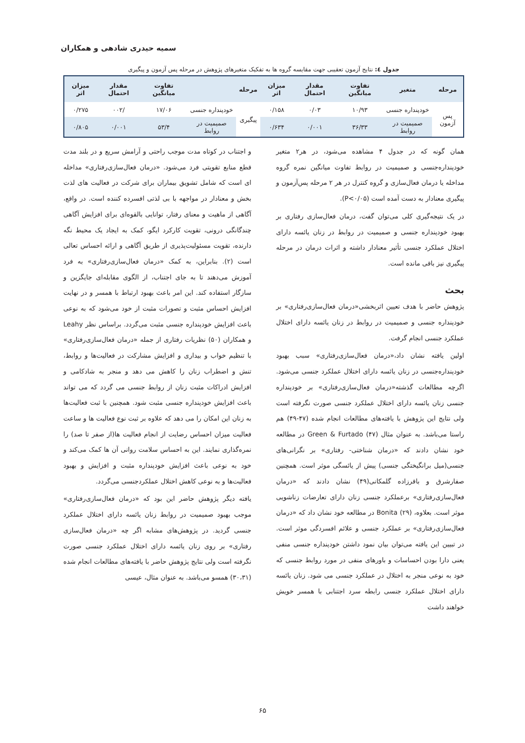سمیه حیدری شادهی و همکاران
جدول ٤: نتایج آزمون تعقیبی جهت مقایسه گروه ها به تفکیک متغیرهای پژوهش در مرحله پس آزمون و پیگیری
| مرحله | متغیر | تفاوت میانگین | مقدار احتمال | میزان اثر | مرحله | | تفاوت میانگین | مقدار احتمال | میزان اثر |
| --- | --- | --- | --- | --- | --- | --- | --- | --- | --- |
| پس آزمون | خودپنداره جنسی | ۱۰/۹۳ | ۰/۰۳ | ۰/۱۵۸ | پیگیری | خودپنداره جنسی | ۱۷/۰۶ | /۰۰۲ | ۰/۲۷۵ |
| | صمیمیت در روابط | ۳۶/۳۳ | ۰/۰۰۱ | ۰/۶۳۴ | | صمیمیت در روابط | ۵۳/۴ | ۰/۰۰۱ | ۰/۸۰۵ |
همان گونه که در جدول ۴ مشاهده می‌شود، در هر۲ متغیر خودپنداره‌جنسی و صمیمیت در روابط تفاوت میانگین نمره گروه مداخله یا درمان فعال‌سازی و گروه کنترل در هر ۲ مرحله پس‌آزمون و پیگیری معنادار به دست آمده است (P<۰/۰۵).
در یک نتیجه‌گیری کلی می‌توان گفت، درمان فعال‌سازی رفتاری بر بهبود خودپنداره جنسی و صمیمیت در روابط در زنان یائسه دارای اختلال عملکرد جنسی تأثیر معنادار داشته و اثرات درمان در مرحله پیگیری نیز باقی مانده است.
بحث
پژوهش حاضر با هدف تعیین اثربخشی«درمان فعال‌سازی‌رفتاری» بر خودپنداره جنسی و صمیمیت در روابط در زنان یائسه دارای اختلال عملکرد جنسی انجام گرفت.
اولین یافته نشان داد،«درمان فعال‌سازی‌رفتاری» سبب بهبود خودپنداره‌جنسی در زنان یائسه دارای اختلال عملکرد جنسی می‌شود. اگرچه مطالعات گذشته«درمان فعال‌سازی‌رفتاری» بر خودپنداره جنسی زنان یائسه دارای اختلال عملکرد جنسی صورت نگرفته است ولی نتایج این پژوهش با یافته‌های مطالعات انجام شده (۴۷-۴۹) هم راستا می‌باشد. به عنوان مثال Green & Furtado (۴۷) در مطالعه خود نشان دادند که «درمان شناختی- رفتاری» بر نگرانی‌های جنسی(میل برانگیختگی جنسی) پیش از یائسگی موثر است. همچنین صفارشرق و باقرزاده گلمکانی(۴۹) نشان دادند که «درمان فعال‌سازی‌رفتاری» برعملکرد جنسی زنان دارای تعارضات زناشویی موثر است. بعلاوه، Bonita (۲۹) در مطالعه خود نشان داد که «درمان فعال‌سازی‌رفتاری» بر عملکرد جنسی و علائم افسردگی موثر است. در تبیین این یافته می‌توان بیان نمود داشتن خودپنداره جنسی منفی یعنی دارا بودن احساسات و باورهای منفی در مورد روابط جنسی که خود به نوعی منجر به اختلال در عملکرد جنسی می شود. زنان یائسه دارای اختلال عملکرد جنسی رابطه سرد اجتنابی با همسر خویش خواهند داشت
و اجتناب در کوتاه مدت موجب راحتی و آرامش سریع و در بلند مدت قطع منابع تقویتی فرد می‌شود. «درمان فعال‌سازی‌رفتاری» مداخله ای است که شامل تشویق بیماران برای شرکت در فعالیت های لذت بخش و معنادار در مواجهه با بی لذتی افسرده کننده است. در واقع، آگاهی از ماهیت و معنای رفتار، توانایی بالقوه‌ای برای افزایش آگاهی چندگانگی درونی، تقویت کارکرد ایگو، کمک به ایجاد یک محیط نگه دارنده، تقویت مسئولیت‌پذیری از طریق آگاهی و ارائه احساس تعالی است (۲). بنابراین، به کمک «درمان فعال‌سازی‌رفتاری» به فرد آموزش می‌دهند تا به جای اجتناب، از الگوی مقابله‌ای جایگزین و سازگار استفاده کند. این امر باعث بهبود ارتباط با همسر و در نهایت افزایش احساس مثبت و تصورات مثبت از خود می‌شود که به نوعی باعث افزایش خودپنداره جنسی مثبت می‌گردد. براساس نظر Leahy و همکاران (۵۰) نظریات رفتاری از جمله «درمان فعال‌سازی‌رفتاری» با تنظیم خواب و بیداری و افزایش مشارکت در فعالیت‌ها و روابط، تنش و اضطراب زنان را کاهش می دهد و منجر به شادکامی و افزایش ادراکات مثبت زنان از روابط جنسی می گردد که می تواند باعث افزایش خودپنداره جنسی مثبت شود. همچنین با ثبت فعالیت‌ها به زنان این امکان را می دهد که علاوه بر ثبت نوع فعالیت ها و ساعت فعالیت میزان احساس رضایت از انجام فعالیت ها(از صفر تا صد) را نمره‌گذاری نمایند. این به احساس سلامت روانی آن ها کمک می‌کند و خود به نوعی باعث افزایش خودپنداره مثبت و افزایش و بهبود فعالیت‌ها و به نوعی کاهش اختلال عملکردجنسی می‌گردد.
یافته دیگر پژوهش حاضر این بود که «درمان فعال‌سازی‌رفتاری» موجب بهبود صمیمیت در روابط زنان یائسه دارای اختلال عملکرد جنسی گردید. در پژوهش‌های مشابه اگر چه «درمان فعال‌سازی رفتاری» بر روی زنان یائسه دارای اختلال عملکرد جنسی صورت نگرفته است ولی نتایج پژوهش حاضر با یافته‌های مطالعات انجام شده (۳۰،۳۱) همسو می‌باشد. به عنوان مثال، عیسی
۶۵